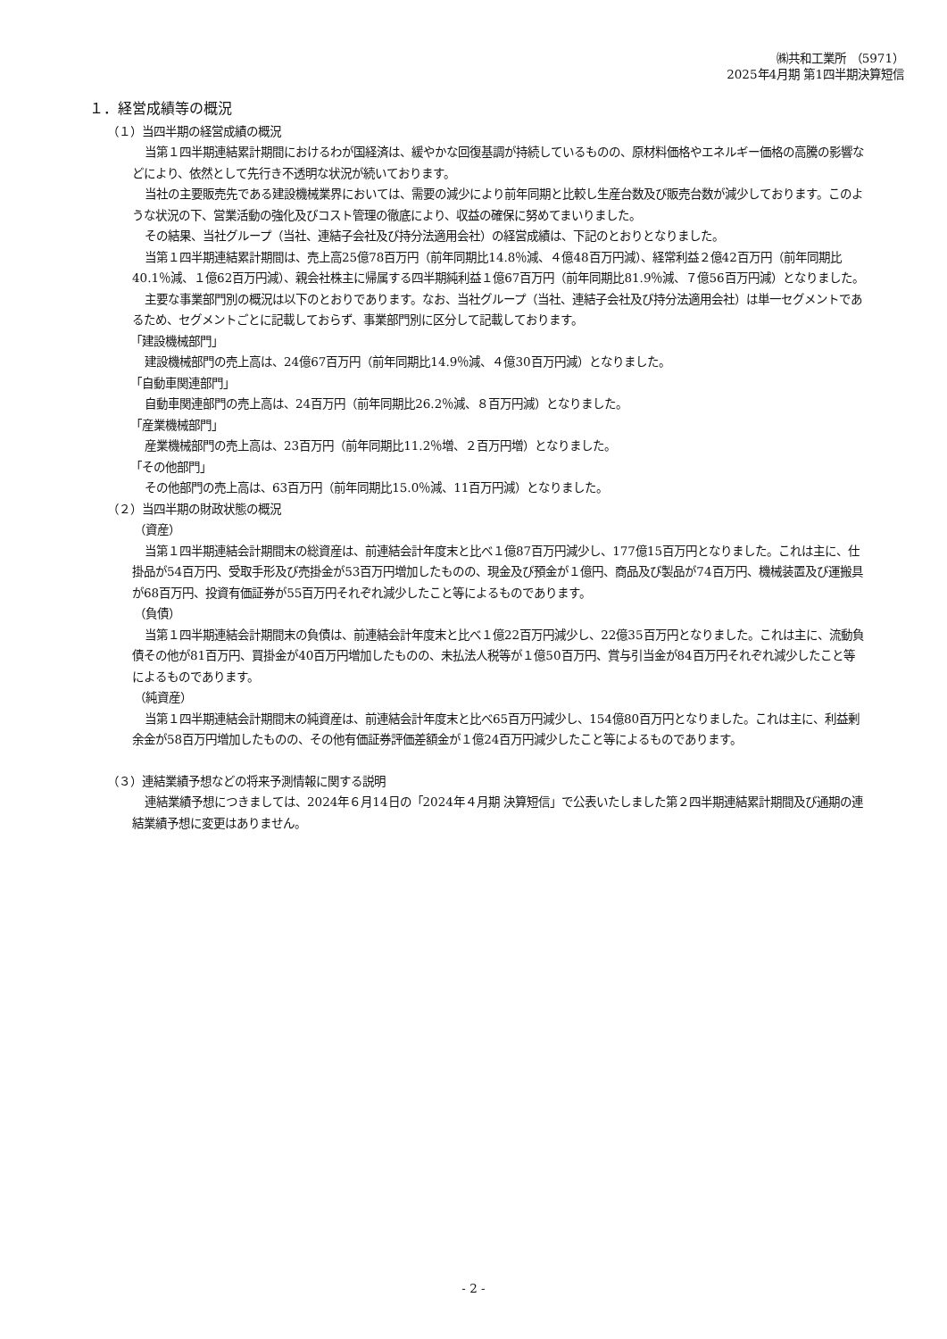㈱共和工業所 （5971）
2025年4月期 第1四半期決算短信
１．経営成績等の概況
（１）当四半期の経営成績の概況
当第１四半期連結累計期間におけるわが国経済は、緩やかな回復基調が持続しているものの、原材料価格やエネルギー価格の高騰の影響などにより、依然として先行き不透明な状況が続いております。
当社の主要販売先である建設機械業界においては、需要の減少により前年同期と比較し生産台数及び販売台数が減少しております。このような状況の下、営業活動の強化及びコスト管理の徹底により、収益の確保に努めてまいりました。
その結果、当社グループ（当社、連結子会社及び持分法適用会社）の経営成績は、下記のとおりとなりました。
当第１四半期連結累計期間は、売上高25億78百万円（前年同期比14.8％減、４億48百万円減）、経常利益２億42百万円（前年同期比40.1％減、１億62百万円減）、親会社株主に帰属する四半期純利益１億67百万円（前年同期比81.9％減、７億56百万円減）となりました。
主要な事業部門別の概況は以下のとおりであります。なお、当社グループ（当社、連結子会社及び持分法適用会社）は単一セグメントであるため、セグメントごとに記載しておらず、事業部門別に区分して記載しております。
「建設機械部門」
建設機械部門の売上高は、24億67百万円（前年同期比14.9％減、４億30百万円減）となりました。
「自動車関連部門」
自動車関連部門の売上高は、24百万円（前年同期比26.2％減、８百万円減）となりました。
「産業機械部門」
産業機械部門の売上高は、23百万円（前年同期比11.2％増、２百万円増）となりました。
「その他部門」
その他部門の売上高は、63百万円（前年同期比15.0％減、11百万円減）となりました。
（２）当四半期の財政状態の概況
（資産）
当第１四半期連結会計期間末の総資産は、前連結会計年度末と比べ１億87百万円減少し、177億15百万円となりました。これは主に、仕掛品が54百万円、受取手形及び売掛金が53百万円増加したものの、現金及び預金が１億円、商品及び製品が74百万円、機械装置及び運搬具が68百万円、投資有価証券が55百万円それぞれ減少したこと等によるものであります。
（負債）
当第１四半期連結会計期間末の負債は、前連結会計年度末と比べ１億22百万円減少し、22億35百万円となりました。これは主に、流動負債その他が81百万円、買掛金が40百万円増加したものの、未払法人税等が１億50百万円、賞与引当金が84百万円それぞれ減少したこと等によるものであります。
（純資産）
当第１四半期連結会計期間末の純資産は、前連結会計年度末と比べ65百万円減少し、154億80百万円となりました。これは主に、利益剰余金が58百万円増加したものの、その他有価証券評価差額金が１億24百万円減少したこと等によるものであります。
（３）連結業績予想などの将来予測情報に関する説明
連結業績予想につきましては、2024年６月14日の「2024年４月期 決算短信」で公表いたしました第２四半期連結累計期間及び通期の連結業績予想に変更はありません。
- 2 -